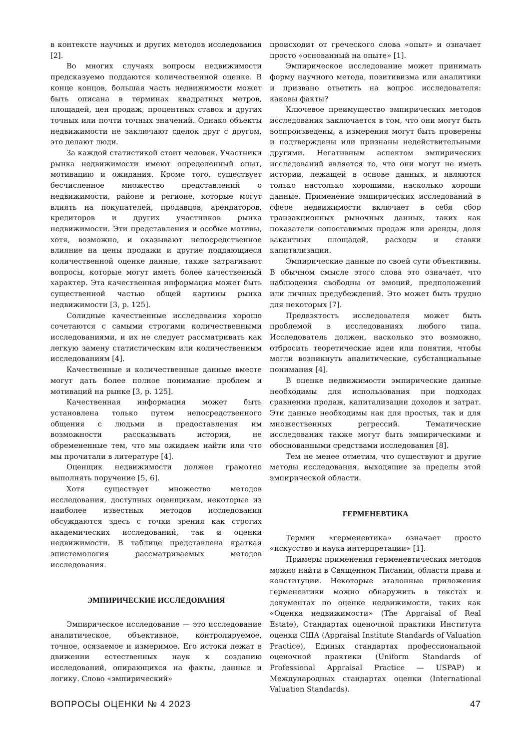в контексте научных и других методов исследования [2].
Во многих случаях вопросы недвижимости предсказуемо поддаются количественной оценке. В конце концов, большая часть недвижимости может быть описана в терминах квадратных метров, площадей, цен продаж, процентных ставок и других точных или почти точных значений. Однако объекты недвижимости не заключают сделок друг с другом, это делают люди.
За каждой статистикой стоит человек. Участники рынка недвижимости имеют определенный опыт, мотивацию и ожидания. Кроме того, существует бесчисленное множество представлений о недвижимости, районе и регионе, которые могут влиять на покупателей, продавцов, арендаторов, кредиторов и других участников рынка недвижимости. Эти представления и особые мотивы, хотя, возможно, и оказывают непосредственное влияние на цены продажи и другие поддающиеся количественной оценке данные, также затрагивают вопросы, которые могут иметь более качественный характер. Эта качественная информация может быть существенной частью общей картины рынка недвижимости [3, p. 125].
Солидные качественные исследования хорошо сочетаются с самыми строгими количественными исследованиями, и их не следует рассматривать как легкую замену статистическим или количественным исследованиям [4].
Качественные и количественные данные вместе могут дать более полное понимание проблем и мотиваций на рынке [3, p. 125].
Качественная информация может быть установлена только путем непосредственного общения с людьми и предоставления им возможности рассказывать истории, не обремененные тем, что мы ожидаем найти или что мы прочитали в литературе [4].
Оценщик недвижимости должен грамотно выполнять поручение [5, 6].
Хотя существует множество методов исследования, доступных оценщикам, некоторые из наиболее известных методов исследования обсуждаются здесь с точки зрения как строгих академических исследований, так и оценки недвижимости. В таблице представлена краткая эпистемология рассматриваемых методов исследования.
ЭМПИРИЧЕСКИЕ ИССЛЕДОВАНИЯ
Эмпирическое исследование — это исследование аналитическое, объективное, контролируемое, точное, осязаемое и измеримое. Его истоки лежат в движении естественных наук к созданию исследований, опирающихся на факты, данные и логику. Слово «эмпирический»
происходит от греческого слова «опыт» и означает просто «основанный на опыте» [1].
Эмпирическое исследование может принимать форму научного метода, позитивизма или аналитики и призвано ответить на вопрос исследователя: каковы факты?
Ключевое преимущество эмпирических методов исследования заключается в том, что они могут быть воспроизведены, а измерения могут быть проверены и подтверждены или признаны недействительными другими. Негативным аспектом эмпирических исследований является то, что они могут не иметь истории, лежащей в основе данных, и являются только настолько хорошими, насколько хороши данные. Применение эмпирических исследований в сфере недвижимости включает в себя сбор транзакционных рыночных данных, таких как показатели сопоставимых продаж или аренды, доля вакантных площадей, расходы и ставки капитализации.
Эмпирические данные по своей сути объективны. В обычном смысле этого слова это означает, что наблюдения свободны от эмоций, предположений или личных предубеждений. Это может быть трудно для некоторых [7].
Предвзятость исследователя может быть проблемой в исследованиях любого типа. Исследователь должен, насколько это возможно, отбросить теоретические идеи или понятия, чтобы могли возникнуть аналитические, субстанциальные понимания [4].
В оценке недвижимости эмпирические данные необходимы для использования при подходах сравнении продаж, капитализации доходов и затрат. Эти данные необходимы как для простых, так и для множественных регрессий. Тематические исследования также могут быть эмпирическими и обоснованными средствами исследования [8].
Тем не менее отметим, что существуют и другие методы исследования, выходящие за пределы этой эмпирической области.
ГЕРМЕНЕВТИКА
Термин «герменевтика» означает просто «искусство и наука интерпретации» [1].
Примеры применения герменевтических методов можно найти в Священном Писании, области права и конституции. Некоторые эталонные приложения герменевтики можно обнаружить в текстах и документах по оценке недвижимости, таких как «Оценка недвижимости» (The Appraisal of Real Estate), Стандартах оценочной практики Института оценки США (Appraisal Institute Standards of Valuation Practice), Единых стандартах профессиональной оценочной практики (Uniform Standards of Professional Appraisal Practice — USPAP) и Международных стандартах оценки (International Valuation Standards).
ВОПРОСЫ ОЦЕНКИ № 4 2023 47